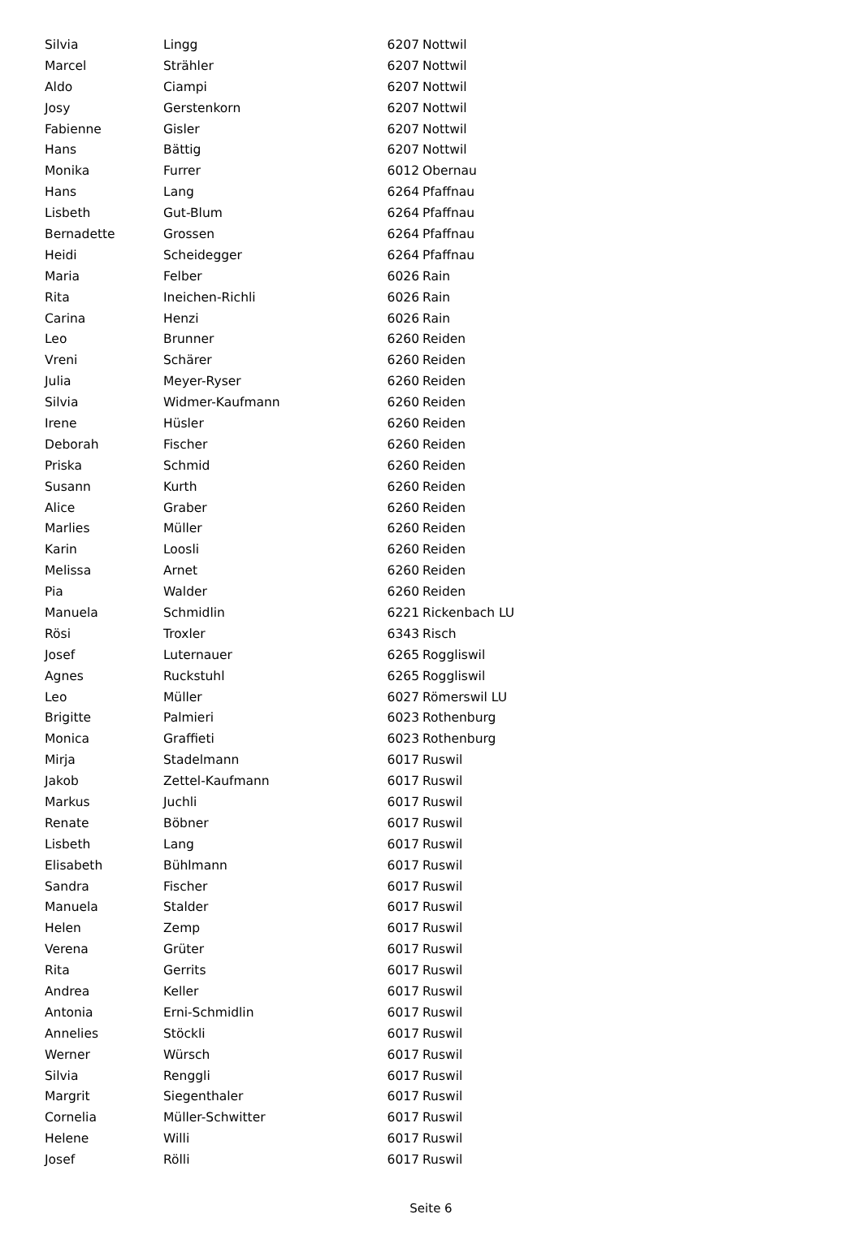| Silvia | Lingg | 6207 | Nottwil |
| Marcel | Strähler | 6207 | Nottwil |
| Aldo | Ciampi | 6207 | Nottwil |
| Josy | Gerstenkorn | 6207 | Nottwil |
| Fabienne | Gisler | 6207 | Nottwil |
| Hans | Bättig | 6207 | Nottwil |
| Monika | Furrer | 6012 | Obernau |
| Hans | Lang | 6264 | Pfaffnau |
| Lisbeth | Gut-Blum | 6264 | Pfaffnau |
| Bernadette | Grossen | 6264 | Pfaffnau |
| Heidi | Scheidegger | 6264 | Pfaffnau |
| Maria | Felber | 6026 | Rain |
| Rita | Ineichen-Richli | 6026 | Rain |
| Carina | Henzi | 6026 | Rain |
| Leo | Brunner | 6260 | Reiden |
| Vreni | Schärer | 6260 | Reiden |
| Julia | Meyer-Ryser | 6260 | Reiden |
| Silvia | Widmer-Kaufmann | 6260 | Reiden |
| Irene | Hüsler | 6260 | Reiden |
| Deborah | Fischer | 6260 | Reiden |
| Priska | Schmid | 6260 | Reiden |
| Susann | Kurth | 6260 | Reiden |
| Alice | Graber | 6260 | Reiden |
| Marlies | Müller | 6260 | Reiden |
| Karin | Loosli | 6260 | Reiden |
| Melissa | Arnet | 6260 | Reiden |
| Pia | Walder | 6260 | Reiden |
| Manuela | Schmidlin | 6221 | Rickenbach LU |
| Rösi | Troxler | 6343 | Risch |
| Josef | Luternauer | 6265 | Roggliswil |
| Agnes | Ruckstuhl | 6265 | Roggliswil |
| Leo | Müller | 6027 | Römerswil LU |
| Brigitte | Palmieri | 6023 | Rothenburg |
| Monica | Graffieti | 6023 | Rothenburg |
| Mirja | Stadelmann | 6017 | Ruswil |
| Jakob | Zettel-Kaufmann | 6017 | Ruswil |
| Markus | Juchli | 6017 | Ruswil |
| Renate | Böbner | 6017 | Ruswil |
| Lisbeth | Lang | 6017 | Ruswil |
| Elisabeth | Bühlmann | 6017 | Ruswil |
| Sandra | Fischer | 6017 | Ruswil |
| Manuela | Stalder | 6017 | Ruswil |
| Helen | Zemp | 6017 | Ruswil |
| Verena | Grüter | 6017 | Ruswil |
| Rita | Gerrits | 6017 | Ruswil |
| Andrea | Keller | 6017 | Ruswil |
| Antonia | Erni-Schmidlin | 6017 | Ruswil |
| Annelies | Stöckli | 6017 | Ruswil |
| Werner | Würsch | 6017 | Ruswil |
| Silvia | Renggli | 6017 | Ruswil |
| Margrit | Siegenthaler | 6017 | Ruswil |
| Cornelia | Müller-Schwitter | 6017 | Ruswil |
| Helene | Willi | 6017 | Ruswil |
| Josef | Rölli | 6017 | Ruswil |
Seite 6